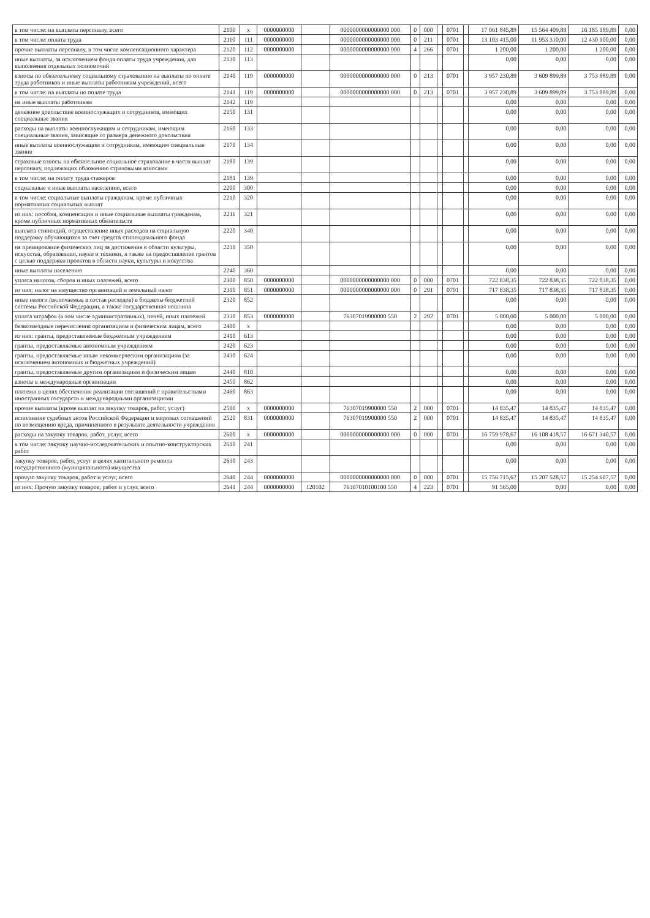| в том числе: на выплаты персоналу, всего | 2100 | x | 0000000000 | | 0000000000000000 000 | 0 | 000 | | 0701 | | 17 061 845,89 | 15 564 409,89 | 16 185 189,89 | 0,00 |
| в том числе: оплата труда | 2110 | 111 | 0000000000 | | 0000000000000000 000 | 0 | 211 | | 0701 | | 13 103 415,00 | 11 953 310,00 | 12 430 100,00 | 0,00 |
| прочие выплаты персоналу, в том числе компенсационного характера | 2120 | 112 | 0000000000 | | 0000000000000000 000 | 4 | 266 | | 0701 | | 1 200,00 | 1 200,00 | 1 200,00 | 0,00 |
| иные выплаты, за исключением фонда оплаты труда учреждения, для выполнения отдельных полномочий | 2130 | 113 | | | | | | | | | 0,00 | 0,00 | 0,00 | 0,00 |
| взносы по обязательному социальному страхованию на выплаты по оплате труда работников и иные выплаты работникам учреждений, всего | 2140 | 119 | 0000000000 | | 0000000000000000 000 | 0 | 213 | | 0701 | | 3 957 230,89 | 3 609 899,89 | 3 753 889,89 | 0,00 |
| в том числе: на выплаты по оплате труда | 2141 | 119 | 0000000000 | | 0000000000000000 000 | 0 | 213 | | 0701 | | 3 957 230,89 | 3 609 899,89 | 3 753 889,89 | 0,00 |
| на иные выплаты работникам | 2142 | 119 | | | | | | | | | 0,00 | 0,00 | 0,00 | 0,00 |
| денежное довольствие военнослужащих и сотрудников, имеющих специальные звания | 2150 | 131 | | | | | | | | | 0,00 | 0,00 | 0,00 | 0,00 |
| расходы на выплаты военнослужащим и сотрудникам, имеющим специальные звания, зависящие от размера денежного довольствия | 2160 | 133 | | | | | | | | | 0,00 | 0,00 | 0,00 | 0,00 |
| иные выплаты военнослужащим и сотрудникам, имеющим специальные звания | 2170 | 134 | | | | | | | | | 0,00 | 0,00 | 0,00 | 0,00 |
| страховые взносы на обязательное социальное страхование в части выплат персоналу, подлежащих обложению страховыми взносами | 2180 | 139 | | | | | | | | | 0,00 | 0,00 | 0,00 | 0,00 |
| в том числе: на оплату труда стажеров | 2181 | 139 | | | | | | | | | 0,00 | 0,00 | 0,00 | 0,00 |
| социальные и иные выплаты населению, всего | 2200 | 300 | | | | | | | | | 0,00 | 0,00 | 0,00 | 0,00 |
| в том числе: социальные выплаты гражданам, кроме публичных нормативных социальных выплат | 2210 | 320 | | | | | | | | | 0,00 | 0,00 | 0,00 | 0,00 |
| из них: пособия, компенсации и иные социальные выплаты гражданам, кроме публичных нормативных обязательств | 2211 | 321 | | | | | | | | | 0,00 | 0,00 | 0,00 | 0,00 |
| выплата стипендий, осуществление иных расходов на социальную поддержку обучающихся за счет средств стипендиального фонда | 2220 | 340 | | | | | | | | | 0,00 | 0,00 | 0,00 | 0,00 |
| на премирование физических лиц за достижения в области культуры, искусства, образования, науки и техники, а также на предоставление грантов с целью поддержки проектов в области науки, культуры и искусства | 2230 | 350 | | | | | | | | | 0,00 | 0,00 | 0,00 | 0,00 |
| иные выплаты населению | 2240 | 360 | | | | | | | | | 0,00 | 0,00 | 0,00 | 0,00 |
| уплата налогов, сборов и иных платежей, всего | 2300 | 850 | 0000000000 | | 0000000000000000 000 | 0 | 000 | | 0701 | | 722 838,35 | 722 838,35 | 722 838,35 | 0,00 |
| из них: налог на имущество организаций и земельный налог | 2310 | 851 | 0000000000 | | 0000000000000000 000 | 0 | 291 | | 0701 | | 717 838,35 | 717 838,35 | 717 838,35 | 0,00 |
| иные налоги (включаемые в состав расходов) в бюджеты бюджетной системы Российской Федерации, а также государственная пошлина | 2320 | 852 | | | | | | | | | 0,00 | 0,00 | 0,00 | 0,00 |
| уплата штрафов (в том числе административных), пеней, иных платежей | 2330 | 853 | 0000000000 | | 76307019900000 550 | 2 | 292 | | 0701 | | 5 000,00 | 5 000,00 | 5 000,00 | 0,00 |
| безвозмездные перечисления организациям и физическим лицам, всего | 2400 | x | | | | | | | | | 0,00 | 0,00 | 0,00 | 0,00 |
| из них: гранты, предоставляемые бюджетным учреждениям | 2410 | 613 | | | | | | | | | 0,00 | 0,00 | 0,00 | 0,00 |
| гранты, предоставляемые автономным учреждениям | 2420 | 623 | | | | | | | | | 0,00 | 0,00 | 0,00 | 0,00 |
| гранты, предоставляемые иным некоммерческим организациям (за исключением автономных и бюджетных учреждений) | 2430 | 624 | | | | | | | | | 0,00 | 0,00 | 0,00 | 0,00 |
| гранты, предоставляемые другим организациям и физическим лицам | 2440 | 810 | | | | | | | | | 0,00 | 0,00 | 0,00 | 0,00 |
| взносы в международные организации | 2450 | 862 | | | | | | | | | 0,00 | 0,00 | 0,00 | 0,00 |
| платежи в целях обеспечения реализации соглашений с правительствами иностранных государств и международными организациями | 2460 | 863 | | | | | | | | | 0,00 | 0,00 | 0,00 | 0,00 |
| прочие выплаты (кроме выплат на закупку товаров, работ, услуг) | 2500 | x | 0000000000 | | 76307019900000 550 | 2 | 000 | | 0701 | | 14 835,47 | 14 835,47 | 14 835,47 | 0,00 |
| исполнение судебных актов Российской Федерации и мировых соглашений по возмещению вреда, причиненного в результате деятельности учреждения | 2520 | 831 | 0000000000 | | 76307019900000 550 | 2 | 000 | | 0701 | | 14 835,47 | 14 835,47 | 14 835,47 | 0,00 |
| расходы на закупку товаров, работ, услуг, всего | 2600 | x | 0000000000 | | 0000000000000000 000 | 0 | 000 | | 0701 | | 16 759 978,67 | 16 108 418,57 | 16 671 340,57 | 0,00 |
| в том числе: закупку научно-исследовательских и опытно-конструкторских работ | 2610 | 241 | | | | | | | | | 0,00 | 0,00 | 0,00 | 0,00 |
| закупку товаров, работ, услуг в целях капитального ремонта государственного (муниципального) имущества | 2630 | 243 | | | | | | | | | 0,00 | 0,00 | 0,00 | 0,00 |
| прочую закупку товаров, работ и услуг, всего | 2640 | 244 | 0000000000 | | 0000000000000000 000 | 0 | 000 | | 0701 | | 15 756 715,67 | 15 207 528,57 | 15 254 607,57 | 0,00 |
| из них: Прочую закупку товаров, работ и услуг, всего | 2641 | 244 | 0000000000 | 120102 | 76307010100100 550 | 4 | 223 | | 0701 | | 91 565,00 | 0,00 | 0,00 | 0,00 |